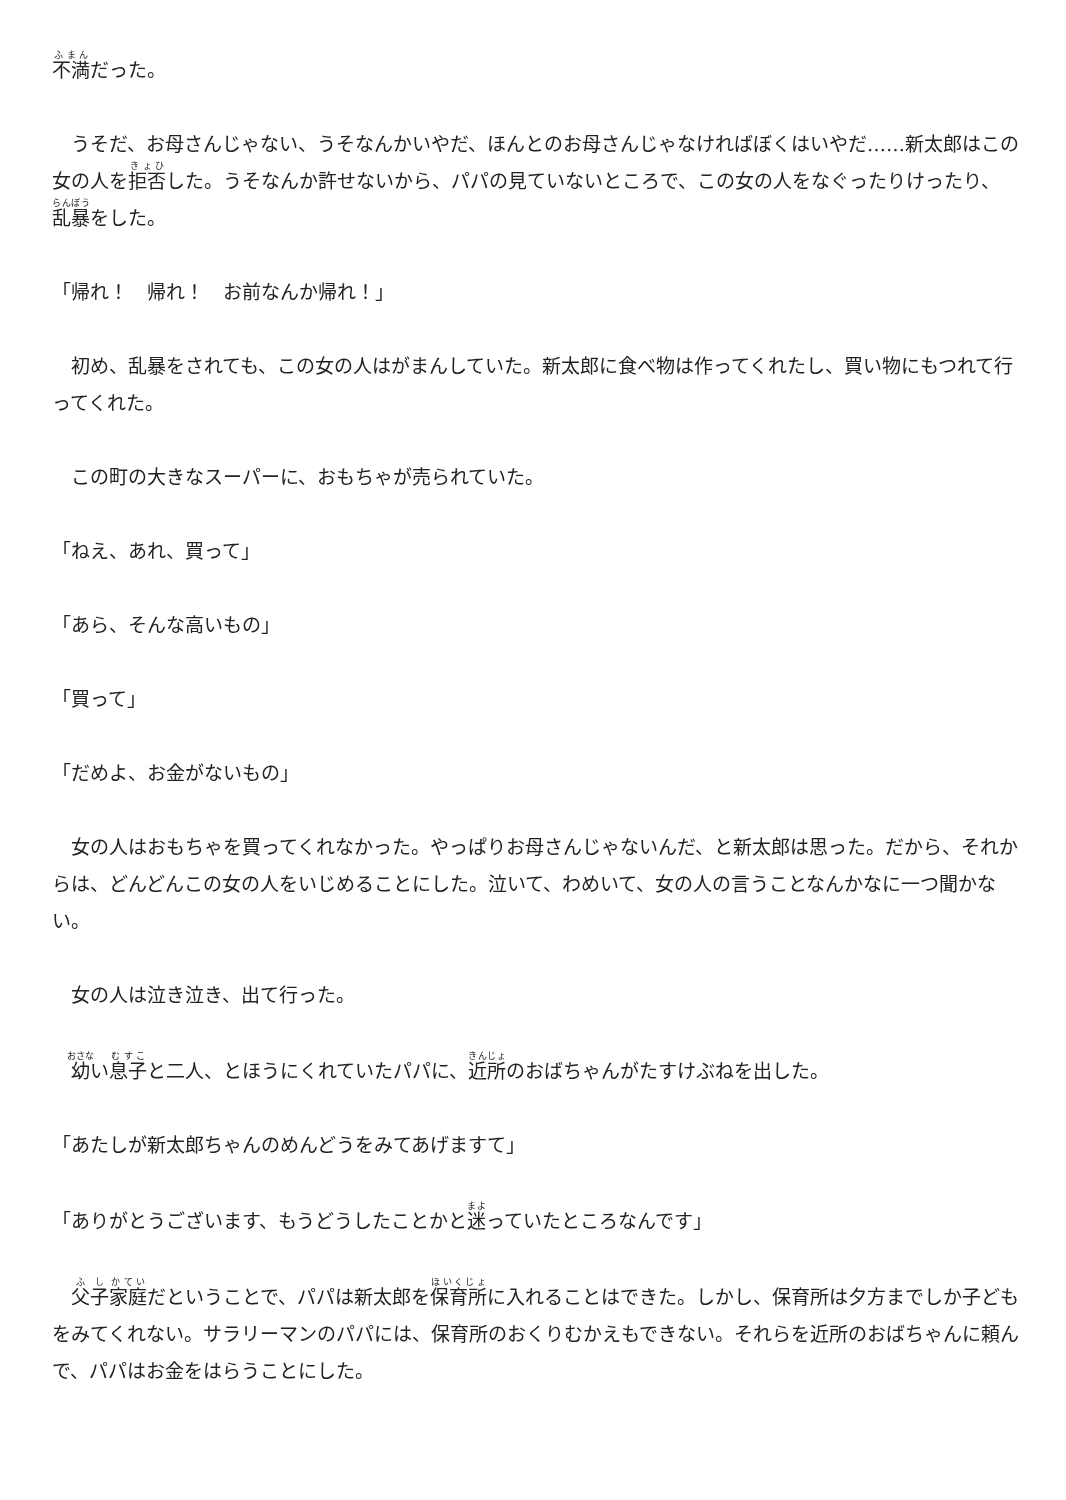不満だった。
　うそだ、お母さんじゃない、うそなんかいやだ、ほんとのお母さんじゃなければぼくはいやだ……新太郎はこの女の人を拒否した。うそなんか許せないから、パパの見ていないところで、この女の人をなぐったりけったり、乱暴をした。
「帰れ！　帰れ！　お前なんか帰れ！」
　初め、乱暴をされても、この女の人はがまんしていた。新太郎に食べ物は作ってくれたし、買い物にもつれて行ってくれた。
　この町の大きなスーパーに、おもちゃが売られていた。
「ねえ、あれ、買って」
「あら、そんな高いもの」
「買って」
「だめよ、お金がないもの」
　女の人はおもちゃを買ってくれなかった。やっぱりお母さんじゃないんだ、と新太郎は思った。だから、それからは、どんどんこの女の人をいじめることにした。泣いて、わめいて、女の人の言うことなんかなに一つ聞かない。
　女の人は泣き泣き、出て行った。
　幼い息子と二人、とほうにくれていたパパに、近所のおばちゃんがたすけぶねを出した。
「あたしが新太郎ちゃんのめんどうをみてあげますて」
「ありがとうございます、もうどうしたことかと迷っていたところなんです」
　父子家庭だということで、パパは新太郎を保育所に入れることはできた。しかし、保育所は夕方までしか子どもをみてくれない。サラリーマンのパパには、保育所のおくりむかえもできない。それらを近所のおばちゃんに頼んで、パパはお金をはらうことにした。